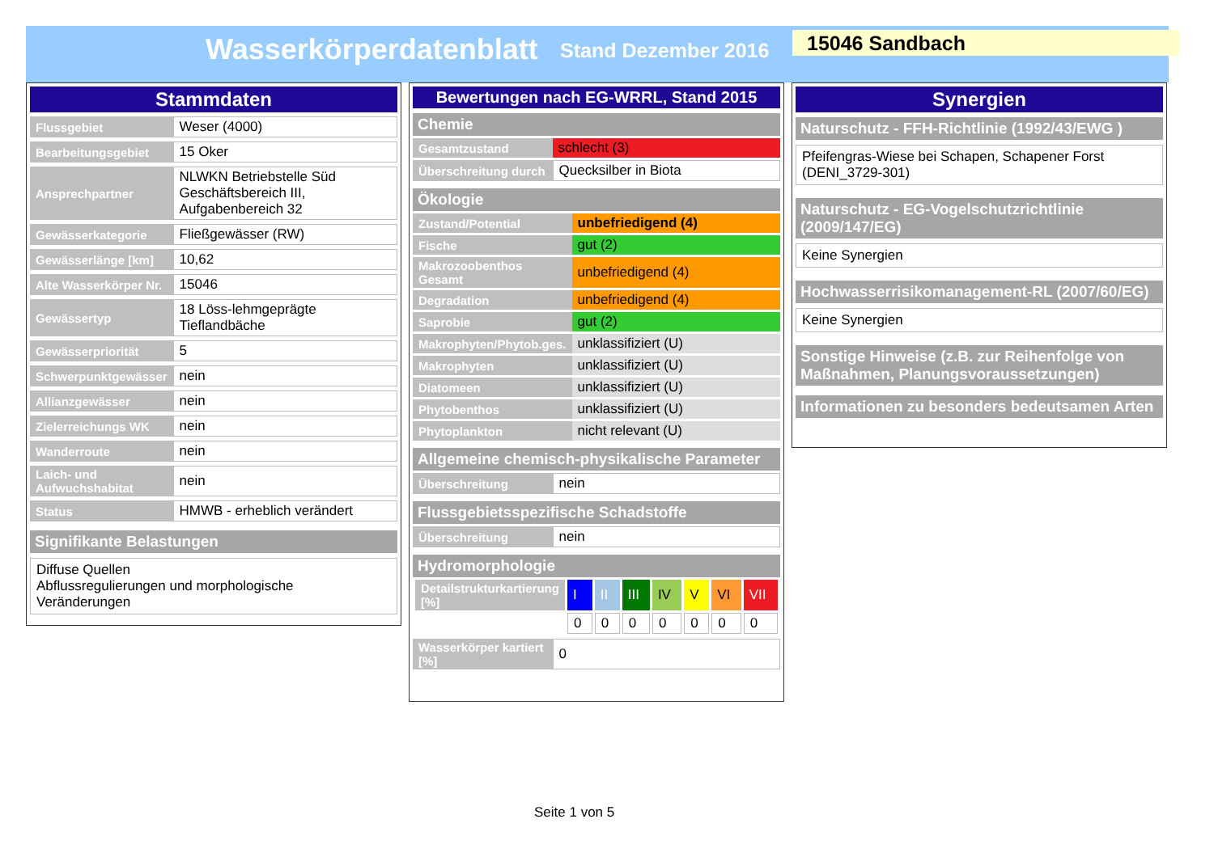Wasserkörperdatenblatt Stand Dezember 2016 15046 Sandbach
Stammdaten
| Flussgebiet | Weser (4000) |
| Bearbeitungsgebiet | 15 Oker |
| Ansprechpartner | NLWKN Betriebstelle Süd Geschäftsbereich III, Aufgabenbereich 32 |
| Gewässerkategorie | Fließgewässer (RW) |
| Gewässerlänge [km] | 10,62 |
| Alte Wasserkörper Nr. | 15046 |
| Gewässertyp | 18 Löss-lehmgeprägte Tieflandbäche |
| Gewässerpriorität | 5 |
| Schwerpunktgewässer | nein |
| Allianzgewässer | nein |
| Zielerreichungs WK | nein |
| Wanderroute | nein |
| Laich- und Aufwuchshabitat | nein |
| Status | HMWB - erheblich verändert |
Signifikante Belastungen
Diffuse Quellen
Abflussregulierungen und morphologische
Veränderungen
Bewertungen nach EG-WRRL, Stand 2015
Chemie
| Gesamtzustand | schlecht (3) |
| Überschreitung durch | Quecksilber in Biota |
Ökologie
| Zustand/Potential | unbefriedigend (4) |
| Fische | gut (2) |
| Makrozoobenthos Gesamt | unbefriedigend (4) |
| Degradation | unbefriedigend (4) |
| Saprobie | gut (2) |
| Makrophyten/Phytob.ges. | unklassifiziert (U) |
| Makrophyten | unklassifiziert (U) |
| Diatomeen | unklassifiziert (U) |
| Phytobenthos | unklassifiziert (U) |
| Phytoplankton | nicht relevant (U) |
Allgemeine chemisch-physikalische Parameter
| Überschreitung | nein |
Flussgebietsspezifische Schadstoffe
| Überschreitung | nein |
Hydromorphologie
| Detailstrukturkartierung [%] | I | II | III | IV | V | VI | VII |
| | 0 | 0 | 0 | 0 | 0 | 0 | 0 |
| Wasserkörper kartiert [%] | 0 |
Synergien
Naturschutz - FFH-Richtlinie (1992/43/EWG )
Pfeifengras-Wiese bei Schapen, Schapener Forst (DENI_3729-301)
Naturschutz - EG-Vogelschutzrichtlinie (2009/147/EG)
Keine Synergien
Hochwasserrisikomanagement-RL (2007/60/EG)
Keine Synergien
Sonstige Hinweise (z.B. zur Reihenfolge von Maßnahmen, Planungsvoraussetzungen)
Informationen zu besonders bedeutsamen Arten
Seite 1 von 5